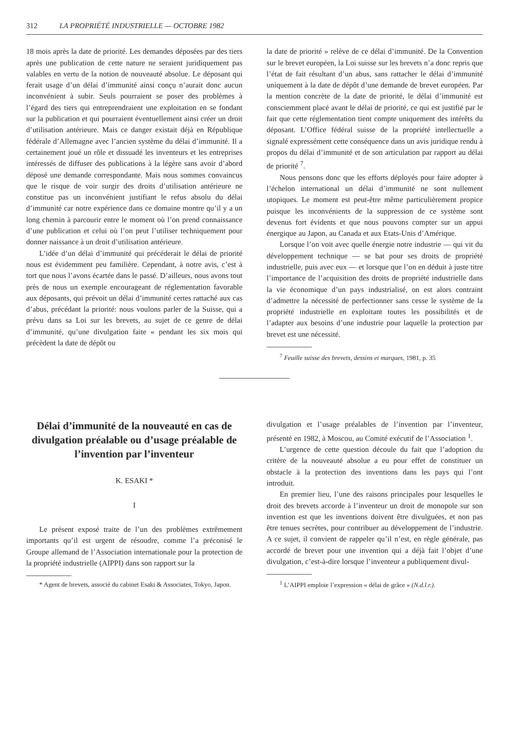312 LA PROPRIÉTÉ INDUSTRIELLE — OCTOBRE 1982
18 mois après la date de priorité. Les demandes déposées par des tiers après une publication de cette nature ne seraient juridiquement pas valables en vertu de la notion de nouveauté absolue. Le déposant qui ferait usage d’un délai d’immunité ainsi conçu n’aurait donc aucun inconvénient à subir. Seuls pourraient se poser des problèmes à l’égard des tiers qui entreprendraient une exploitation en se fondant sur la publication et qui pourraient éventuellement ainsi créer un droit d’utilisation antérieure. Mais ce danger existait déjà en République fédérale d’Allemagne avec l’ancien système du délai d’immunité. Il a certainement joué un rôle et dissuadé les inventeurs et les entreprises intéressés de diffuser des publications à la légère sans avoir d’abord déposé une demande correspondante. Mais nous sommes convaincus que le risque de voir surgir des droits d’utilisation antérieure ne constitue pas un inconvénient justifiant le refus absolu du délai d’immunité car notre expérience dans ce domaine montre qu’il y a un long chemin à parcourir entre le moment où l’on prend connaissance d’une publication et celui où l’on peut l’utiliser techniquement pour donner naissance à un droit d’utilisation antérieure.
L’idée d’un délai d’immunité qui précéderait le délai de priorité nous est évidemment peu familière. Cependant, à notre avis, c’est à tort que nous l’avons écartée dans le passé. D’ailleurs, nous avons tout près de nous un exemple encourageant de réglementation favorable aux déposants, qui prévoit un délai d’immunité certes rattaché aux cas d’abus, précédant la priorité: nous voulons parler de la Suisse, qui a prévu dans sa Loi sur les brevets, au sujet de ce genre de délai d’immunité, qu’une divulgation faite « pendant les six mois qui précèdent la date de dépôt ou
la date de priorité » relève de ce délai d’immunité. De la Convention sur le brevet européen, la Loi suisse sur les brevets n’a donc repris que l’état de fait résultant d’un abus, sans rattacher le délai d’immunité uniquement à la date de dépôt d’une demande de brevet européen. Par la mention concrète de la date de priorité, le délai d’immunité est consciemment placé avant le délai de priorité, ce qui est justifié par le fait que cette réglementation tient compte uniquement des intérêts du déposant. L’Office fédéral suisse de la propriété intellectuelle a signalé expressément cette conséquence dans un avis juridique rendu à propos du délai d’immunité et de son articulation par rapport au délai de priorité <sup>7</sup>.
Nous pensons donc que les efforts déployés pour faire adopter à l’échelon international un délai d’immunité ne sont nullement utopiques. Le moment est peut-être même particulièrement propice puisque les inconvénients de la suppression de ce système sont devenus fort évidents et que nous pouvons compter sur un appui énergique au Japon, au Canada et aux Etats-Unis d’Amérique.
Lorsque l’on voit avec quelle énergie notre industrie — qui vit du développement technique — se bat pour ses droits de propriété industrielle, puis avec eux — et lorsque que l’on en déduit à juste titre l’importance de l’acquisition des droits de propriété industrielle dans la vie économique d’un pays industrialisé, on est alors contraint d’admettre la nécessité de perfectionner sans cesse le système de la propriété industrielle en exploitant toutes les possibilités et de l’adapter aux besoins d’une industrie pour laquelle la protection par brevet est une nécessité.
<sup>7</sup> Feuille suisse des brevets, dessins et marques, 1981, p. 35
Délai d’immunité de la nouveauté en cas de divulgation préalable ou d’usage préalable de l’invention par l’inventeur
K. ESAKI *
I
Le présent exposé traite de l’un des problèmes extrêmement importants qu’il est urgent de résoudre, comme l’a préconisé le Groupe allemand de l’Association internationale pour la protection de la propriété industrielle (AIPPI) dans son rapport sur la
* Agent de brevets, associé du cabinet Esaki & Associates, Tokyo, Japon.
divulgation et l’usage préalables de l’invention par l’inventeur, présenté en 1982, à Moscou, au Comité exécutif de l’Association <sup>1</sup>.
L’urgence de cette question découle du fait que l’adoption du critère de la nouveauté absolue a eu pour effet de constituer un obstacle à la protection des inventions dans les pays qui l’ont introduit.
En premier lieu, l’une des raisons principales pour lesquelles le droit des brevets accorde à l’inventeur un droit de monopole sur son invention est que les inventions doivent être divulguées, et non pas être tenues secrètes, pour contribuer au développement de l’industrie. A ce sujet, il convient de rappeler qu’il n’est, en règle générale, pas accordé de brevet pour une invention qui a déjà fait l’objet d’une divulgation, c’est-à-dire lorsque l’inventeur a publiquement divul-
<sup>1</sup> L’AIPPI emploie l’expression « délai de grâce » (N.d.l.r.).